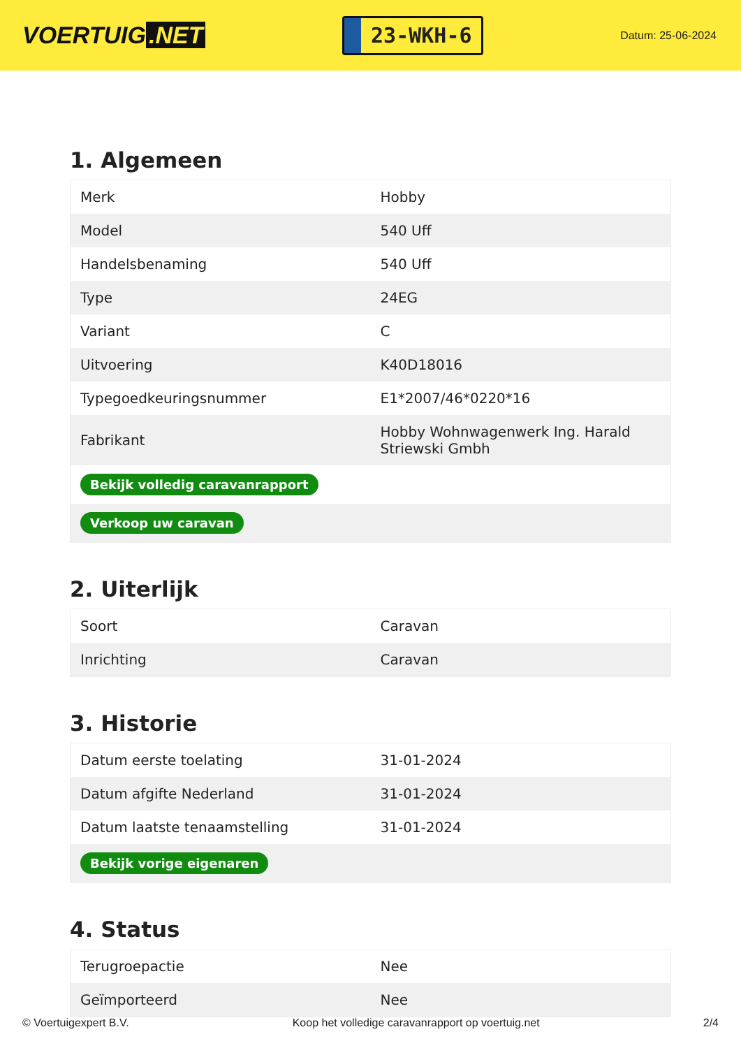VOERTUIG.NET
23-WKH-6
Datum: 25-06-2024
1. Algemeen
| Merk | Hobby |
| Model | 540 Uff |
| Handelsbenaming | 540 Uff |
| Type | 24EG |
| Variant | C |
| Uitvoering | K40D18016 |
| Typegoedkeuringsnummer | E1*2007/46*0220*16 |
| Fabrikant | Hobby Wohnwagenwerk Ing. Harald Striewski Gmbh |
| Bekijk volledig caravanrapport | |
| Verkoop uw caravan | |
2. Uiterlijk
| Soort | Caravan |
| Inrichting | Caravan |
3. Historie
| Datum eerste toelating | 31-01-2024 |
| Datum afgifte Nederland | 31-01-2024 |
| Datum laatste tenaamstelling | 31-01-2024 |
| Bekijk vorige eigenaren | |
4. Status
| Terugroepactie | Nee |
| Geïmporteerd | Nee |
© Voertuigexpert B.V. Koop het volledige caravanrapport op voertuig.net 2/4